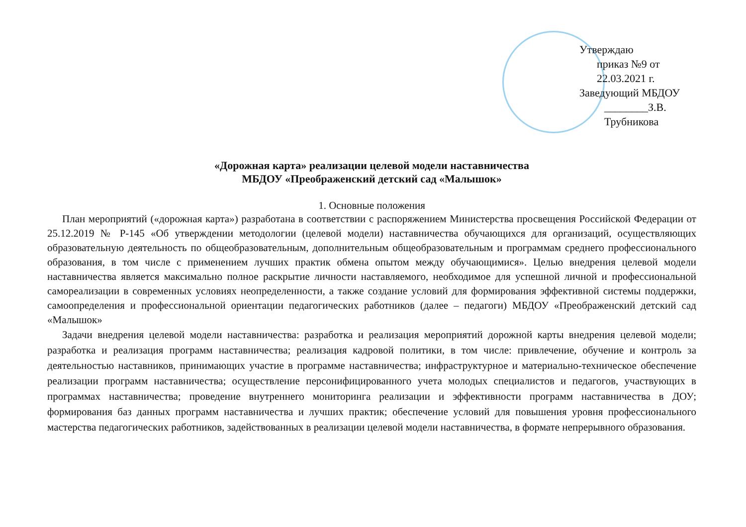Утверждаю
приказ №9 от 22.03.2021 г.
Заведующий МБДОУ
________З.В. Трубникова
«Дорожная карта» реализации целевой модели наставничества
МБДОУ «Преображенский детский сад «Малышок»
1. Основные положения
План мероприятий («дорожная карта») разработана в соответствии с распоряжением Министерства просвещения Российской Федерации от 25.12.2019 № Р-145 «Об утверждении методологии (целевой модели) наставничества обучающихся для организаций, осуществляющих образовательную деятельность по общеобразовательным, дополнительным общеобразовательным и программам среднего профессионального образования, в том числе с применением лучших практик обмена опытом между обучающимися». Целью внедрения целевой модели наставничества является максимально полное раскрытие личности наставляемого, необходимое для успешной личной и профессиональной самореализации в современных условиях неопределенности, а также создание условий для формирования эффективной системы поддержки, самоопределения и профессиональной ориентации педагогических работников (далее – педагоги) МБДОУ «Преображенский детский сад «Малышок»
Задачи внедрения целевой модели наставничества: разработка и реализация мероприятий дорожной карты внедрения целевой модели; разработка и реализация программ наставничества; реализация кадровой политики, в том числе: привлечение, обучение и контроль за деятельностью наставников, принимающих участие в программе наставничества; инфраструктурное и материально-техническое обеспечение реализации программ наставничества; осуществление персонифицированного учета молодых специалистов и педагогов, участвующих в программах наставничества; проведение внутреннего мониторинга реализации и эффективности программ наставничества в ДОУ; формирования баз данных программ наставничества и лучших практик; обеспечение условий для повышения уровня профессионального мастерства педагогических работников, задействованных в реализации целевой модели наставничества, в формате непрерывного образования.